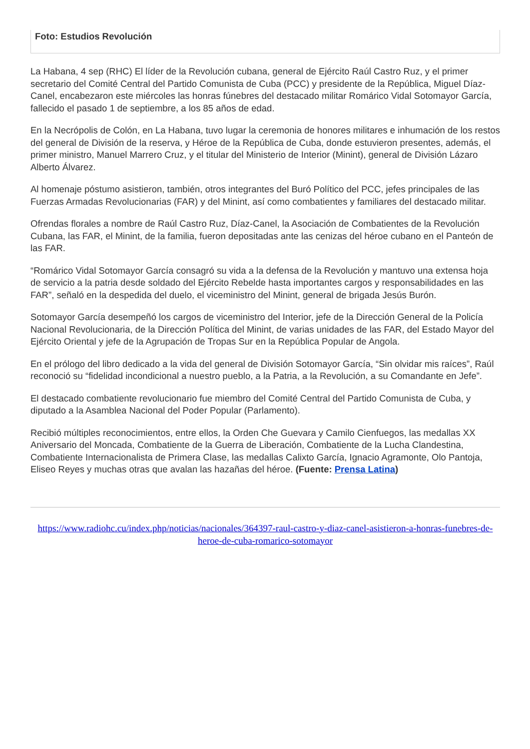Foto: Estudios Revolución
La Habana, 4 sep (RHC) El líder de la Revolución cubana, general de Ejército Raúl Castro Ruz, y el primer secretario del Comité Central del Partido Comunista de Cuba (PCC) y presidente de la República, Miguel Díaz-Canel, encabezaron este miércoles las honras fúnebres del destacado militar Romárico Vidal Sotomayor García, fallecido el pasado 1 de septiembre, a los 85 años de edad.
En la Necrópolis de Colón, en La Habana, tuvo lugar la ceremonia de honores militares e inhumación de los restos del general de División de la reserva, y Héroe de la República de Cuba, donde estuvieron presentes, además, el primer ministro, Manuel Marrero Cruz, y el titular del Ministerio de Interior (Minint), general de División Lázaro Alberto Álvarez.
Al homenaje póstumo asistieron, también, otros integrantes del Buró Político del PCC, jefes principales de las Fuerzas Armadas Revolucionarias (FAR) y del Minint, así como combatientes y familiares del destacado militar.
Ofrendas florales a nombre de Raúl Castro Ruz, Díaz-Canel, la Asociación de Combatientes de la Revolución Cubana, las FAR, el Minint, de la familia, fueron depositadas ante las cenizas del héroe cubano en el Panteón de las FAR.
“Romárico Vidal Sotomayor García consagró su vida a la defensa de la Revolución y mantuvo una extensa hoja de servicio a la patria desde soldado del Ejército Rebelde hasta importantes cargos y responsabilidades en las FAR”, señaló en la despedida del duelo, el viceministro del Minint, general de brigada Jesús Burón.
Sotomayor García desempeñó los cargos de viceministro del Interior, jefe de la Dirección General de la Policía Nacional Revolucionaria, de la Dirección Política del Minint, de varias unidades de las FAR, del Estado Mayor del Ejército Oriental y jefe de la Agrupación de Tropas Sur en la República Popular de Angola.
En el prólogo del libro dedicado a la vida del general de División Sotomayor García, “Sin olvidar mis raíces”, Raúl reconoció su “fidelidad incondicional a nuestro pueblo, a la Patria, a la Revolución, a su Comandante en Jefe”.
El destacado combatiente revolucionario fue miembro del Comité Central del Partido Comunista de Cuba, y diputado a la Asamblea Nacional del Poder Popular (Parlamento).
Recibió múltiples reconocimientos, entre ellos, la Orden Che Guevara y Camilo Cienfuegos, las medallas XX Aniversario del Moncada, Combatiente de la Guerra de Liberación, Combatiente de la Lucha Clandestina, Combatiente Internacionalista de Primera Clase, las medallas Calixto García, Ignacio Agramonte, Olo Pantoja, Eliseo Reyes y muchas otras que avalan las hazañas del héroe. (Fuente: Prensa Latina)
https://www.radiohc.cu/index.php/noticias/nacionales/364397-raul-castro-y-diaz-canel-asistieron-a-honras-funebres-de-heroe-de-cuba-romarico-sotomayor